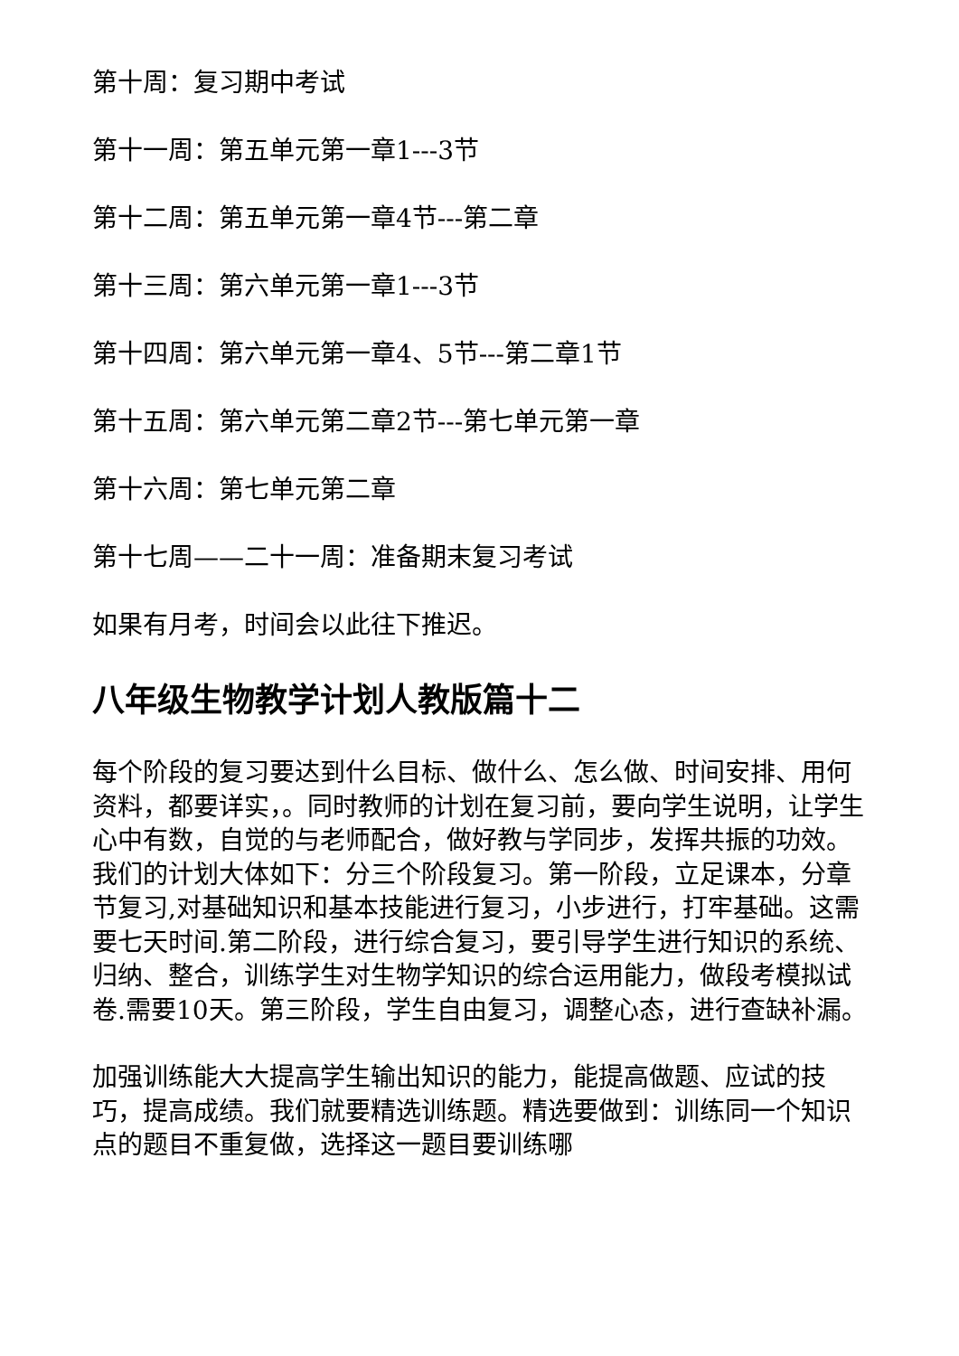第十周：复习期中考试
第十一周：第五单元第一章1---3节
第十二周：第五单元第一章4节---第二章
第十三周：第六单元第一章1---3节
第十四周：第六单元第一章4、5节---第二章1节
第十五周：第六单元第二章2节---第七单元第一章
第十六周：第七单元第二章
第十七周——二十一周：准备期末复习考试
如果有月考，时间会以此往下推迟。
八年级生物教学计划人教版篇十二
每个阶段的复习要达到什么目标、做什么、怎么做、时间安排、用何资料，都要详实，。同时教师的计划在复习前，要向学生说明，让学生心中有数，自觉的与老师配合，做好教与学同步，发挥共振的功效。我们的计划大体如下：分三个阶段复习。第一阶段，立足课本，分章节复习,对基础知识和基本技能进行复习，小步进行，打牢基础。这需要七天时间.第二阶段，进行综合复习，要引导学生进行知识的系统、归纳、整合，训练学生对生物学知识的综合运用能力，做段考模拟试卷.需要10天。第三阶段，学生自由复习，调整心态，进行查缺补漏。
加强训练能大大提高学生输出知识的能力，能提高做题、应试的技巧，提高成绩。我们就要精选训练题。精选要做到：训练同一个知识点的题目不重复做，选择这一题目要训练哪